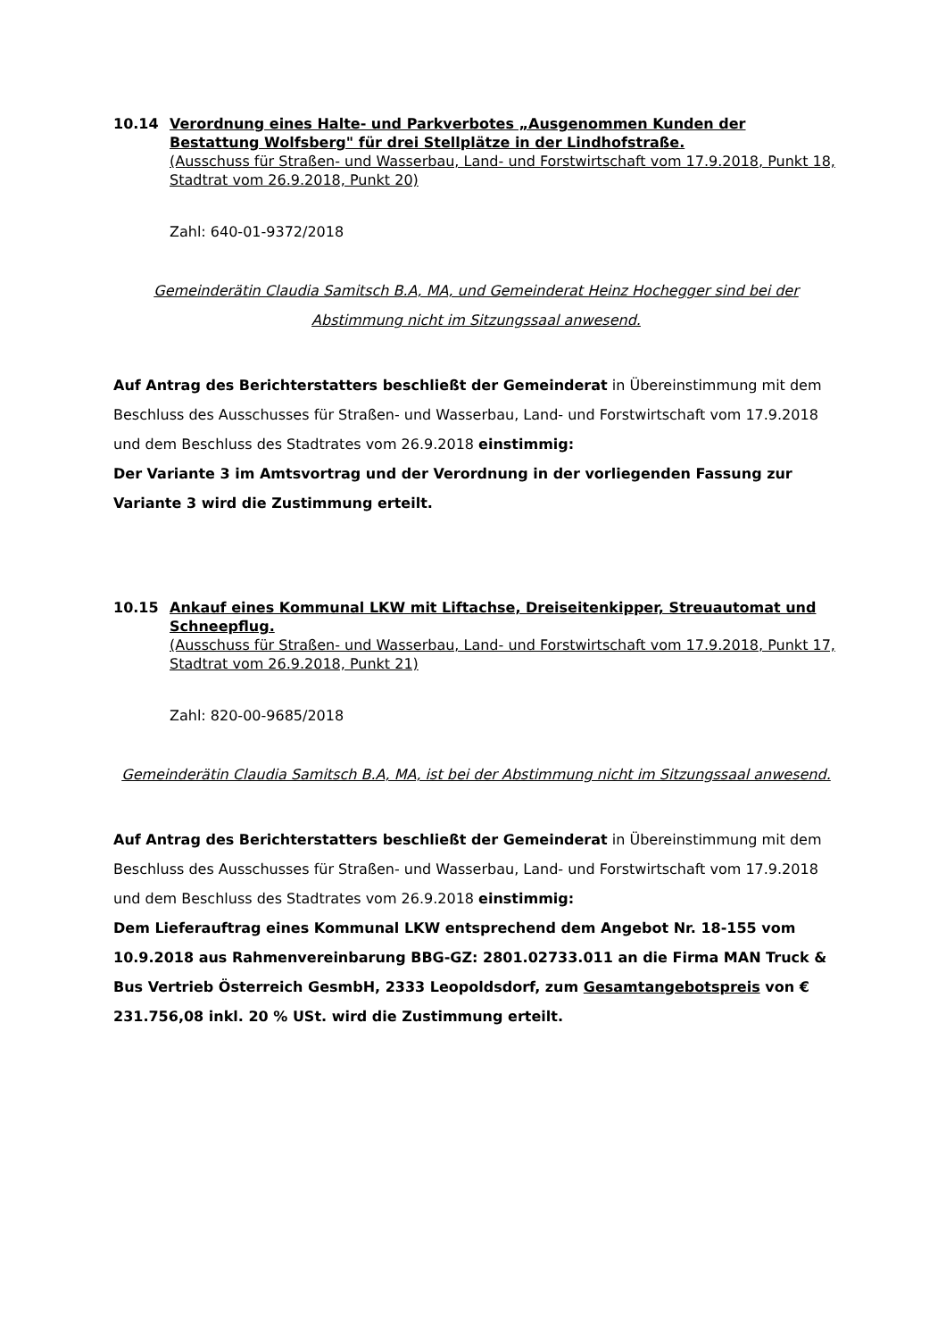10.14 Verordnung eines Halte- und Parkverbotes „Ausgenommen Kunden der Bestattung Wolfsberg" für drei Stellplätze in der Lindhofstraße.
(Ausschuss für Straßen- und Wasserbau, Land- und Forstwirtschaft vom 17.9.2018, Punkt 18, Stadtrat vom 26.9.2018, Punkt 20)
Zahl: 640-01-9372/2018
Gemeinderätin Claudia Samitsch B.A, MA, und Gemeinderat Heinz Hochegger sind bei der Abstimmung nicht im Sitzungssaal anwesend.
Auf Antrag des Berichterstatters beschließt der Gemeinderat in Übereinstimmung mit dem Beschluss des Ausschusses für Straßen- und Wasserbau, Land- und Forstwirtschaft vom 17.9.2018 und dem Beschluss des Stadtrates vom 26.9.2018 einstimmig:
Der Variante 3 im Amtsvortrag und der Verordnung in der vorliegenden Fassung zur Variante 3 wird die Zustimmung erteilt.
10.15 Ankauf eines Kommunal LKW mit Liftachse, Dreiseitenkipper, Streuautomat und Schneepflug.
(Ausschuss für Straßen- und Wasserbau, Land- und Forstwirtschaft vom 17.9.2018, Punkt 17, Stadtrat vom 26.9.2018, Punkt 21)
Zahl: 820-00-9685/2018
Gemeinderätin Claudia Samitsch B.A, MA, ist bei der Abstimmung nicht im Sitzungssaal anwesend.
Auf Antrag des Berichterstatters beschließt der Gemeinderat in Übereinstimmung mit dem Beschluss des Ausschusses für Straßen- und Wasserbau, Land- und Forstwirtschaft vom 17.9.2018 und dem Beschluss des Stadtrates vom 26.9.2018 einstimmig:
Dem Lieferauftrag eines Kommunal LKW entsprechend dem Angebot Nr. 18-155 vom 10.9.2018 aus Rahmenvereinbarung BBG-GZ: 2801.02733.011 an die Firma MAN Truck & Bus Vertrieb Österreich GesmbH, 2333 Leopoldsdorf, zum Gesamtangebotspreis von € 231.756,08 inkl. 20 % USt. wird die Zustimmung erteilt.